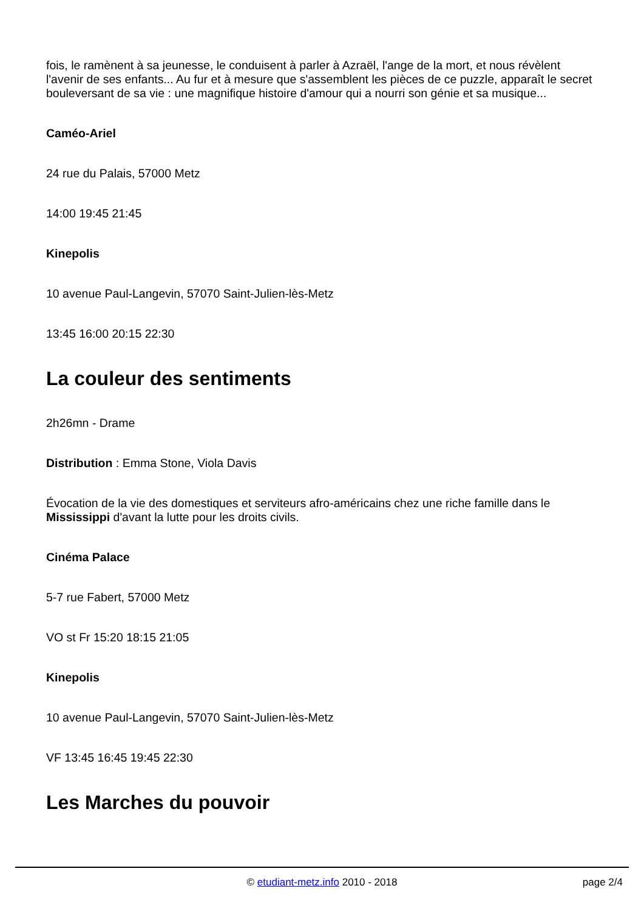fois, le ramènent à sa jeunesse, le conduisent à parler à Azraël, l'ange de la mort, et nous révèlent l'avenir de ses enfants... Au fur et à mesure que s'assemblent les pièces de ce puzzle, apparaît le secret bouleversant de sa vie : une magnifique histoire d'amour qui a nourri son génie et sa musique...
Caméo-Ariel
24 rue du Palais, 57000 Metz
14:00 19:45 21:45
Kinepolis
10 avenue Paul-Langevin, 57070 Saint-Julien-lès-Metz
13:45 16:00 20:15 22:30
La couleur des sentiments
2h26mn - Drame
Distribution : Emma Stone, Viola Davis
Évocation de la vie des domestiques et serviteurs afro-américains chez une riche famille dans le Mississippi d'avant la lutte pour les droits civils.
Cinéma Palace
5-7 rue Fabert, 57000 Metz
VO st Fr 15:20 18:15 21:05
Kinepolis
10 avenue Paul-Langevin, 57070 Saint-Julien-lès-Metz
VF 13:45 16:45 19:45 22:30
Les Marches du pouvoir
© etudiant-metz.info 2010 - 2018
page 2/4